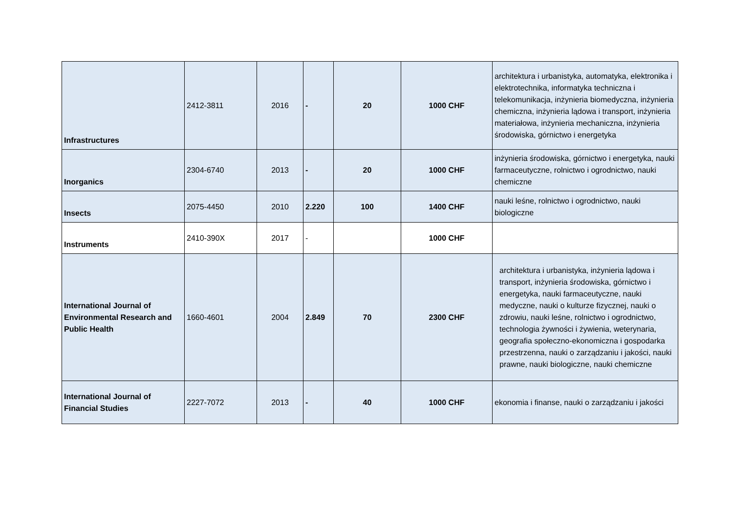| Infrastructures | 2412-3811 | 2016 | - | 20 | 1000 CHF | architektura i urbanistyka, automatyka, elektronika i elektrotechnika, informatyka techniczna i telekomunikacja, inżynieria biomedyczna, inżynieria chemiczna, inżynieria lądowa i transport, inżynieria materiałowa, inżynieria mechaniczna, inżynieria środowiska, górnictwo i energetyka |
| Inorganics | 2304-6740 | 2013 | - | 20 | 1000 CHF | inżynieria środowiska, górnictwo i energetyka, nauki farmaceutyczne, rolnictwo i ogrodnictwo, nauki chemiczne |
| Insects | 2075-4450 | 2010 | 2.220 | 100 | 1400 CHF | nauki leśne, rolnictwo i ogrodnictwo, nauki biologiczne |
| Instruments | 2410-390X | 2017 | - | | 1000 CHF | |
| International Journal of Environmental Research and Public Health | 1660-4601 | 2004 | 2.849 | 70 | 2300 CHF | architektura i urbanistyka, inżynieria lądowa i transport, inżynieria środowiska, górnictwo i energetyka, nauki farmaceutyczne, nauki medyczne, nauki o kulturze fizycznej, nauki o zdrowiu, nauki leśne, rolnictwo i ogrodnictwo, technologia żywności i żywienia, weterynaria, geografia społeczno-ekonomiczna i gospodarka przestrzenna, nauki o zarządzaniu i jakości, nauki prawne, nauki biologiczne, nauki chemiczne |
| International Journal of Financial Studies | 2227-7072 | 2013 | - | 40 | 1000 CHF | ekonomia i finanse, nauki o zarządzaniu i jakości |